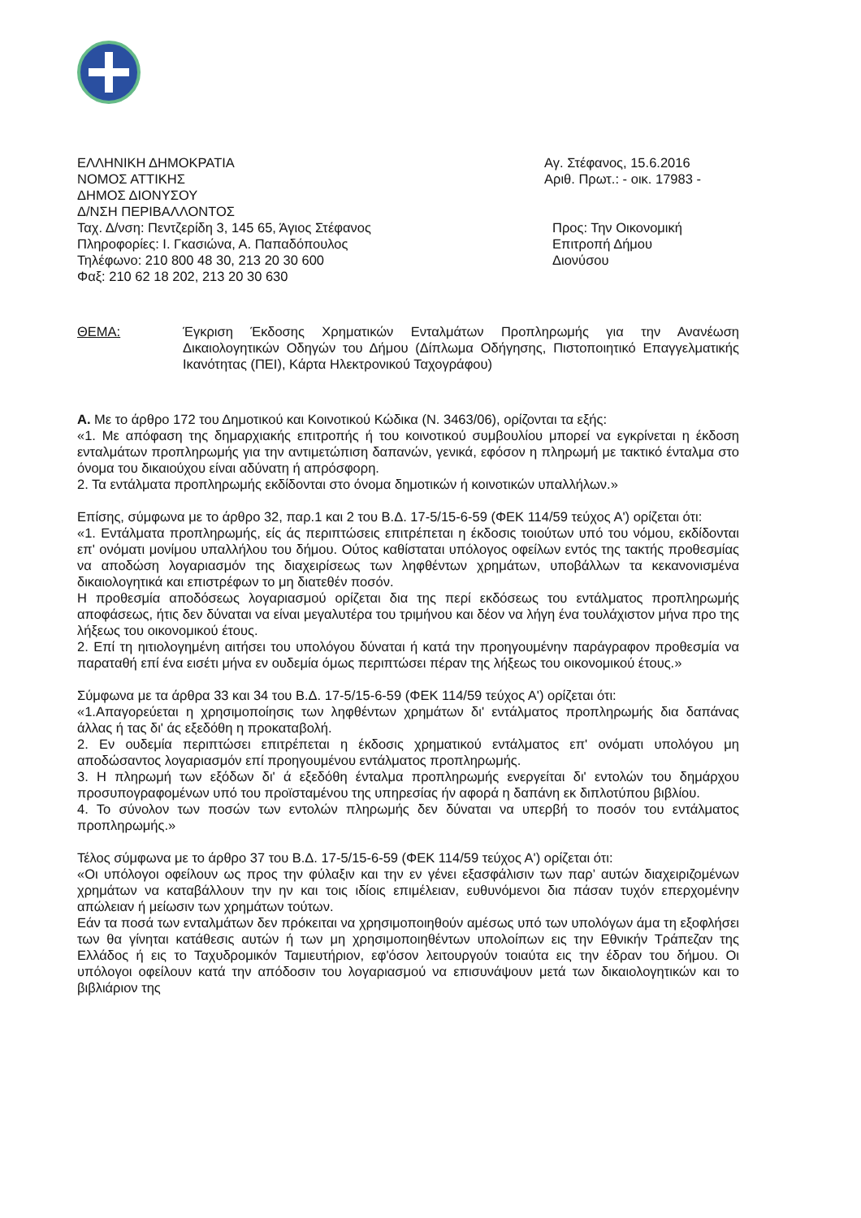ΕΛΛΗΝΙΚΗ ΔΗΜΟΚΡΑΤΙΑ
ΝΟΜΟΣ ΑΤΤΙΚΗΣ
ΔΗΜΟΣ ΔΙΟΝΥΣΟΥ
Δ/ΝΣΗ ΠΕΡΙΒΑΛΛΟΝΤΟΣ
Ταχ. Δ/νση: Πεντζερίδη 3, 145 65, Άγιος Στέφανος
Πληροφορίες: Ι. Γκασιώνα, Α. Παπαδόπουλος
Τηλέφωνο: 210 800 48 30, 213 20 30 600
Φαξ: 210 62 18 202, 213 20 30 630
Αγ. Στέφανος, 15.6.2016
Αριθ. Πρωτ.: - οικ. 17983 -
Προς: Την Οικονομική
Επιτροπή Δήμου
Διονύσου
ΘΕΜΑ: Έγκριση Έκδοσης Χρηματικών Ενταλμάτων Προπληρωμής για την Ανανέωση Δικαιολογητικών Οδηγών του Δήμου (Δίπλωμα Οδήγησης, Πιστοποιητικό Επαγγελματικής Ικανότητας (ΠΕΙ), Κάρτα Ηλεκτρονικού Ταχογράφου)
Α. Με το άρθρο 172 του Δημοτικού και Κοινοτικού Κώδικα (Ν. 3463/06), ορίζονται τα εξής:
«1. Με απόφαση της δημαρχιακής επιτροπής ή του κοινοτικού συμβουλίου μπορεί να εγκρίνεται η έκδοση ενταλμάτων προπληρωμής για την αντιμετώπιση δαπανών, γενικά, εφόσον η πληρωμή με τακτικό ένταλμα στο όνομα του δικαιούχου είναι αδύνατη ή απρόσφορη.
2. Τα εντάλματα προπληρωμής εκδίδονται στο όνομα δημοτικών ή κοινοτικών υπαλλήλων.»
Επίσης, σύμφωνα με το άρθρο 32, παρ.1 και 2 του Β.Δ. 17-5/15-6-59 (ΦΕΚ 114/59 τεύχος Α') ορίζεται ότι:
«1. Εντάλματα προπληρωμής, είς άς περιπτώσεις επιτρέπεται η έκδοσις τοιούτων υπό του νόμου, εκδίδονται επ' ονόματι μονίμου υπαλλήλου του δήμου. Ούτος καθίσταται υπόλογος οφείλων εντός της τακτής προθεσμίας να αποδώση λογαριασμόν της διαχειρίσεως των ληφθέντων χρημάτων, υποβάλλων τα κεκανονισμένα δικαιολογητικά και επιστρέφων το μη διατεθέν ποσόν.
Η προθεσμία αποδόσεως λογαριασμού ορίζεται δια της περί εκδόσεως του εντάλματος προπληρωμής αποφάσεως, ήτις δεν δύναται να είναι μεγαλυτέρα του τριμήνου και δέον να λήγη ένα τουλάχιστον μήνα προ της λήξεως του οικονομικού έτους.
2. Επί τη ηιτιολογημένη αιτήσει του υπολόγου δύναται ή κατά την προηγουμένην παράγραφον προθεσμία να παραταθή επί ένα εισέτι μήνα εν ουδεμία όμως περιπτώσει πέραν της λήξεως του οικονομικού έτους.»
Σύμφωνα με τα άρθρα 33 και 34 του Β.Δ. 17-5/15-6-59 (ΦΕΚ 114/59 τεύχος Α') ορίζεται ότι:
«1.Απαγορεύεται η χρησιμοποίησις των ληφθέντων χρημάτων δι' εντάλματος προπληρωμής δια δαπάνας άλλας ή τας δι' άς εξεδόθη η προκαταβολή.
2. Εν ουδεμία περιπτώσει επιτρέπεται η έκδοσις χρηματικού εντάλματος επ' ονόματι υπολόγου μη αποδώσαντος λογαριασμόν επί προηγουμένου εντάλματος προπληρωμής.
3. Η πληρωμή των εξόδων δι' ά εξεδόθη ένταλμα προπληρωμής ενεργείται δι' εντολών του δημάρχου προσυπογραφομένων υπό του προϊσταμένου της υπηρεσίας ήν αφορά η δαπάνη εκ διπλοτύπου βιβλίου.
4. Το σύνολον των ποσών των εντολών πληρωμής δεν δύναται να υπερβή το ποσόν του εντάλματος προπληρωμής.»
Τέλος σύμφωνα με το άρθρο 37 του Β.Δ. 17-5/15-6-59 (ΦΕΚ 114/59 τεύχος Α') ορίζεται ότι:
«Οι υπόλογοι οφείλουν ως προς την φύλαξιν και την εν γένει εξασφάλισιν των παρ’ αυτών διαχειριζομένων χρημάτων να καταβάλλουν την ην και τοις ιδίοις επιμέλειαν, ευθυνόμενοι δια πάσαν τυχόν επερχομένην απώλειαν ή μείωσιν των χρημάτων τούτων.
Εάν τα ποσά των ενταλμάτων δεν πρόκειται να χρησιμοποιηθούν αμέσως υπό των υπολόγων άμα τη εξοφλήσει των θα γίνηται κατάθεσις αυτών ή των μη χρησιμοποιηθέντων υπολοίπων εις την Εθνικήν Τράπεζαν της Ελλάδος ή εις το Ταχυδρομικόν Ταμιευτήριον, εφ'όσον λειτουργούν τοιαύτα εις την έδραν του δήμου. Οι υπόλογοι οφείλουν κατά την απόδοσιν του λογαριασμού να επισυνάψουν μετά των δικαιολογητικών και το βιβλιάριον της